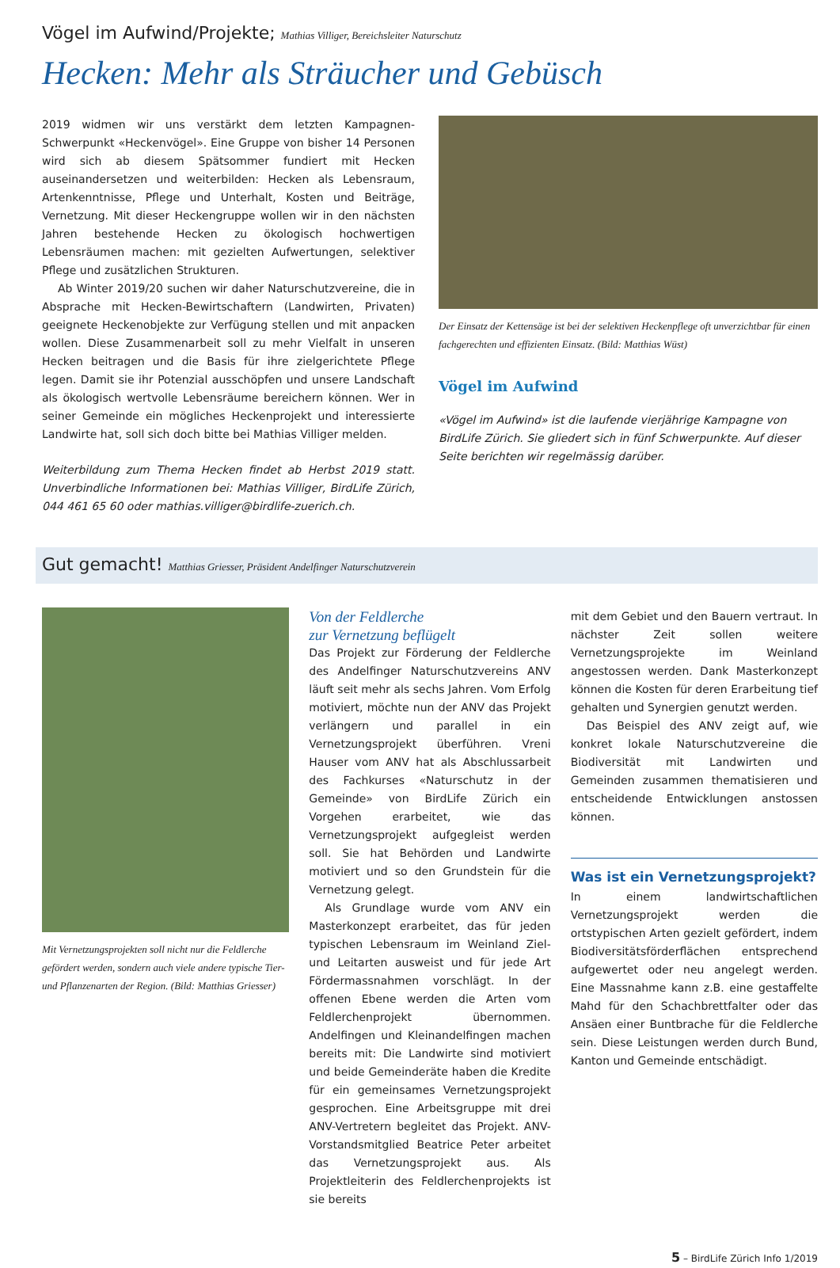Vögel im Aufwind/Projekte; Mathias Villiger, Bereichsleiter Naturschutz
Hecken: Mehr als Sträucher und Gebüsch
2019 widmen wir uns verstärkt dem letzten Kampagnen-Schwerpunkt «Heckenvögel». Eine Gruppe von bisher 14 Personen wird sich ab diesem Spätsommer fundiert mit Hecken auseinandersetzen und weiterbilden: Hecken als Lebensraum, Artenkenntnisse, Pflege und Unterhalt, Kosten und Beiträge, Vernetzung. Mit dieser Heckengruppe wollen wir in den nächsten Jahren bestehende Hecken zu ökologisch hochwertigen Lebensräumen machen: mit gezielten Aufwertungen, selektiver Pflege und zusätzlichen Strukturen.
Ab Winter 2019/20 suchen wir daher Naturschutzvereine, die in Absprache mit Hecken-Bewirtschaftern (Landwirten, Privaten) geeignete Heckenobjekte zur Verfügung stellen und mit anpacken wollen. Diese Zusammenarbeit soll zu mehr Vielfalt in unseren Hecken beitragen und die Basis für ihre zielgerichtete Pflege legen. Damit sie ihr Potenzial ausschöpfen und unsere Landschaft als ökologisch wertvolle Lebensräume bereichern können. Wer in seiner Gemeinde ein mögliches Heckenprojekt und interessierte Landwirte hat, soll sich doch bitte bei Mathias Villiger melden.
Weiterbildung zum Thema Hecken findet ab Herbst 2019 statt. Unverbindliche Informationen bei: Mathias Villiger, BirdLife Zürich, 044 461 65 60 oder mathias.villiger@birdlife-zuerich.ch.
Der Einsatz der Kettensäge ist bei der selektiven Heckenpflege oft unverzichtbar für einen fachgerechten und effizienten Einsatz. (Bild: Matthias Wüst)
Vögel im Aufwind
«Vögel im Aufwind» ist die laufende vierjährige Kampagne von BirdLife Zürich. Sie gliedert sich in fünf Schwerpunkte. Auf dieser Seite berichten wir regelmässig darüber.
Gut gemacht! Matthias Griesser, Präsident Andelfinger Naturschutzverein
Mit Vernetzungsprojekten soll nicht nur die Feldlerche gefördert werden, sondern auch viele andere typische Tier- und Pflanzenarten der Region. (Bild: Matthias Griesser)
Von der Feldlerche
zur Vernetzung beflügelt
Das Projekt zur Förderung der Feldlerche des Andelfinger Naturschutzvereins ANV läuft seit mehr als sechs Jahren. Vom Erfolg motiviert, möchte nun der ANV das Projekt verlängern und parallel in ein Vernetzungsprojekt überführen. Vreni Hauser vom ANV hat als Abschlussarbeit des Fachkurses «Naturschutz in der Gemeinde» von BirdLife Zürich ein Vorgehen erarbeitet, wie das Vernetzungsprojekt aufgegleist werden soll. Sie hat Behörden und Landwirte motiviert und so den Grundstein für die Vernetzung gelegt.
Als Grundlage wurde vom ANV ein Masterkonzept erarbeitet, das für jeden typischen Lebensraum im Weinland Ziel- und Leitarten ausweist und für jede Art Fördermassnahmen vorschlägt. In der offenen Ebene werden die Arten vom Feldlerchenprojekt übernommen. Andelfingen und Kleinandelfingen machen bereits mit: Die Landwirte sind motiviert und beide Gemeinderäte haben die Kredite für ein gemeinsames Vernetzungsprojekt gesprochen. Eine Arbeitsgruppe mit drei ANV-Vertretern begleitet das Projekt. ANV-Vorstandsmitglied Beatrice Peter arbeitet das Vernetzungsprojekt aus. Als Projektleiterin des Feldlerchenprojekts ist sie bereits
mit dem Gebiet und den Bauern vertraut. In nächster Zeit sollen weitere Vernetzungsprojekte im Weinland angestossen werden. Dank Masterkonzept können die Kosten für deren Erarbeitung tief gehalten und Synergien genutzt werden.
Das Beispiel des ANV zeigt auf, wie konkret lokale Naturschutzvereine die Biodiversität mit Landwirten und Gemeinden zusammen thematisieren und entscheidende Entwicklungen anstossen können.
Was ist ein Vernetzungsprojekt?
In einem landwirtschaftlichen Vernetzungsprojekt werden die ortstypischen Arten gezielt gefördert, indem Biodiversitätsförderflächen entsprechend aufgewertet oder neu angelegt werden. Eine Massnahme kann z.B. eine gestaffelte Mahd für den Schachbrettfalter oder das Ansäen einer Buntbrache für die Feldlerche sein. Diese Leistungen werden durch Bund, Kanton und Gemeinde entschädigt.
5 – BirdLife Zürich Info 1/2019